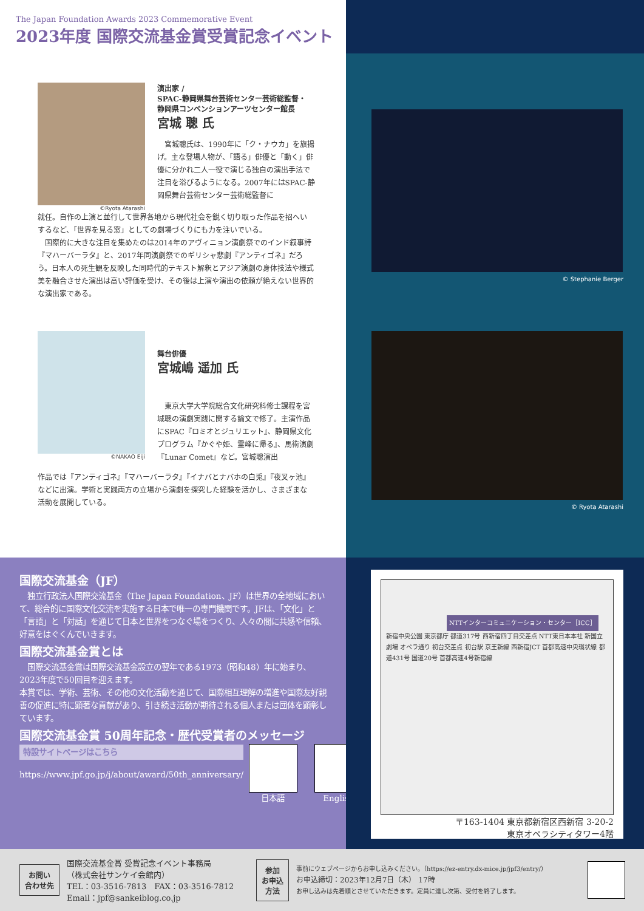The Japan Foundation Awards 2023 Commemorative Event
2023年度 国際交流基金賞受賞記念イベント
©Ryota Atarashi
演出家 /
SPAC-静岡県舞台芸術センター芸術総監督・
静岡県コンベンションアーツセンター館長
宮城 聰 氏
　宮城聰氏は、1990年に「ク・ナウカ」を旗揚げ。主な登場人物が、「語る」俳優と「動く」俳優に分かれ二人一役で演じる独自の演出手法で注目を浴びるようになる。2007年にはSPAC-静岡県舞台芸術センター芸術総監督に
就任。自作の上演と並行して世界各地から現代社会を鋭く切り取った作品を招へいするなど、「世界を見る窓」としての劇場づくりにも力を注いでいる。
　国際的に大きな注目を集めたのは2014年のアヴィニョン演劇祭でのインド叙事詩『マハーバーラタ』と、2017年同演劇祭でのギリシャ悲劇『アンティゴネ』だろう。日本人の死生観を反映した同時代的テキスト解釈とアジア演劇の身体技法や様式美を融合させた演出は高い評価を受け、その後は上演や演出の依頼が絶えない世界的な演出家である。
©NAKAO Eiji
舞台俳優
宮城嶋 遥加 氏
　東京大学大学院総合文化研究科修士課程を宮城聰の演劇実践に関する論文で修了。主演作品にSPAC『ロミオとジュリエット』、静岡県文化プログラム『かぐや姫、霊峰に帰る』、馬術演劇『Lunar Comet』など。宮城聰演出
作品では『アンティゴネ』『マハーバーラタ』『イナバとナバホの白兎』『夜叉ヶ池』などに出演。学術と実践両方の立場から演劇を探究した経験を活かし、さまざまな活動を展開している。
© Stephanie Berger
© Ryota Atarashi
国際交流基金（JF）
　独立行政法人国際交流基金（The Japan Foundation、JF）は世界の全地域において、総合的に国際文化交流を実施する日本で唯一の専門機関です。JFは、「文化」と「言語」と「対話」を通じて日本と世界をつなぐ場をつくり、人々の間に共感や信頼、好意をはぐくんでいきます。
国際交流基金賞とは
　国際交流基金賞は国際交流基金設立の翌年である1973（昭和48）年に始まり、2023年度で50回目を迎えます。
本賞では、学術、芸術、その他の文化活動を通じて、国際相互理解の増進や国際友好親善の促進に特に顕著な貢献があり、引き続き活動が期待される個人または団体を顕彰しています。
国際交流基金賞 50周年記念・歴代受賞者のメッセージ
特設サイトページはこちら
https://www.jpf.go.jp/j/about/award/50th_anniversary/
日本語 English
NTTインターコミュニケーション・センター［ICC］
新宿中央公園 東京都庁 都道317号 西新宿四丁目交差点 NTT東日本本社 新国立劇場 オペラ通り 初台交差点 初台駅 京王新線 西新宿JCT 首都高速中央環状線 都道431号 国道20号 首都高速4号新宿線
〒163-1404 東京都新宿区西新宿 3-20-2
東京オペラシティタワー4階
お問い
合わせ先
国際交流基金賞 受賞記念イベント事務局
（株式会社サンケイ会館内）
TEL：03-3516-7813　FAX：03-3516-7812
Email：jpf@sankeiblog.co.jp
参加
お申込
方法
事前にウェブページからお申し込みください。（https://ez-entry.dx-mice.jp/jpf3/entry/）
お申込締切：2023年12月7日（木） 17時
お申し込みは先着順とさせていただきます。定員に達し次第、受付を終了します。